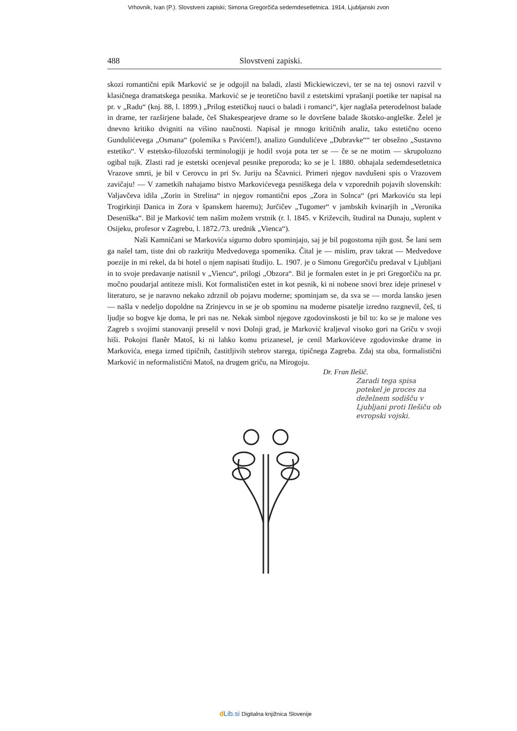Vrhovnik, Ivan (P.). Slovstveni zapiski; Simona Gregorčiča sedemdesetletnica. 1914, Ljubljanski zvon
488 Slovstveni zapiski.
skozi romantični epik Marković se je odgojil na baladi, zlasti Mickiewiczevi, ter se na tej osnovi razvil v klasičnega dramatskega pesnika. Marković se je teoretično bavil z estetskimi vprašanji poetike ter napisal na pr. v „Radu“ (knj. 88, l. 1899.) „Prilog estetičkoj nauci o baladi i romanci“, kjer naglaša peterodelnost balade in drame, ter razširjene balade, češ Shakespearjeve drame so le dovršene balade škotsko-angleške. Želel je dnevno kritiko dvigniti na višino naučnosti. Napisal je mnogo kritičnih analiz, tako estetično oceno Gundulićevega „Osmana“ (polemika s Pavićem!), analizo Gundulićeve „Dubravke““ ter obsežno „Sustavno estetiko“. V estetsko-filozofski terminologiji je hodil svoja pota ter se — če se ne motim — skrupolozno ogibal tujk. Zlasti rad je estetski ocenjeval pesnike preporoda; ko se je l. 1880. obhajala sedemdesetletnica Vrazove smrti, je bil v Cerovcu in pri Sv. Juriju na Ščavnici. Primeri njegov navdušeni spis o Vrazovem zavičaju! — V zametkih nahajamo bistvo Markovićevega pesniškega dela v vzporednih pojavih slovenskih: Valjavčeva idila „Zorin in Strelina“ in njegov romantični epos „Zora in Solnca“ (pri Markoviću sta lepi Trogirkinji Danica in Zora v španskem haremu); Jurčičev „Tugomer“ v jambskih kvinarjih in „Veronika Deseniška“. Bil je Marković tem našim možem vrstnik (r. l. 1845. v Križevcih, študiral na Dunaju, suplent v Osijeku, profesor v Zagrebu, l. 1872./73. urednik „Vienca“).
Naši Kamničani se Markovića sigurno dobro spominjajo, saj je bil pogostoma njih gost. Še lani sem ga našel tam, tiste dni ob razkritju Medvedovega spomenika. Čital je — mislim, prav takrat — Medvedove poezije in mi rekel, da bi hotel o njem napisati študijo. L. 1907. je o Simonu Gregorčiču predaval v Ljubljani in to svoje predavanje natisnil v „Viencu“, prilogi „Obzora“. Bil je formalen estet in je pri Gregorčiču na pr. močno poudarjal antiteze misli. Kot formalističen estet in kot pesnik, ki ni nobene snovi brez ideje prinesel v literaturo, se je naravno nekako zdrznil ob pojavu moderne; spominjam se, da sva se — morda lansko jesen — našla v nedeljo dopoldne na Zrinjevcu in se je ob spominu na moderne pisatelje izredno razgnevil, češ, ti ljudje so bogve kje doma, le pri nas ne. Nekak simbol njegove zgodovinskosti je bil to: ko se je malone ves Zagreb s svojimi stanovanji preselil v novi Dolnji grad, je Marković kraljeval visoko gori na Griču v svoji hiši. Pokojni flanêr Matoš, ki ni lahko komu prizanesel, je cenil Markovićeve zgodovinske drame in Markovića, enega izmed tipičnih, častitljivih stebrov starega, tipičnega Zagreba. Zdaj sta oba, formalistični Marković in neformalistični Matoš, na drugem griču, na Mirogoju.
Dr. Fran Ilešič.
Zaradi tega spisa potekel je proces na deželnem sodišču v Ljubljani proti Ilešiču ob evropski vojski.
dLib.si Digitalna knjižnica Slovenije